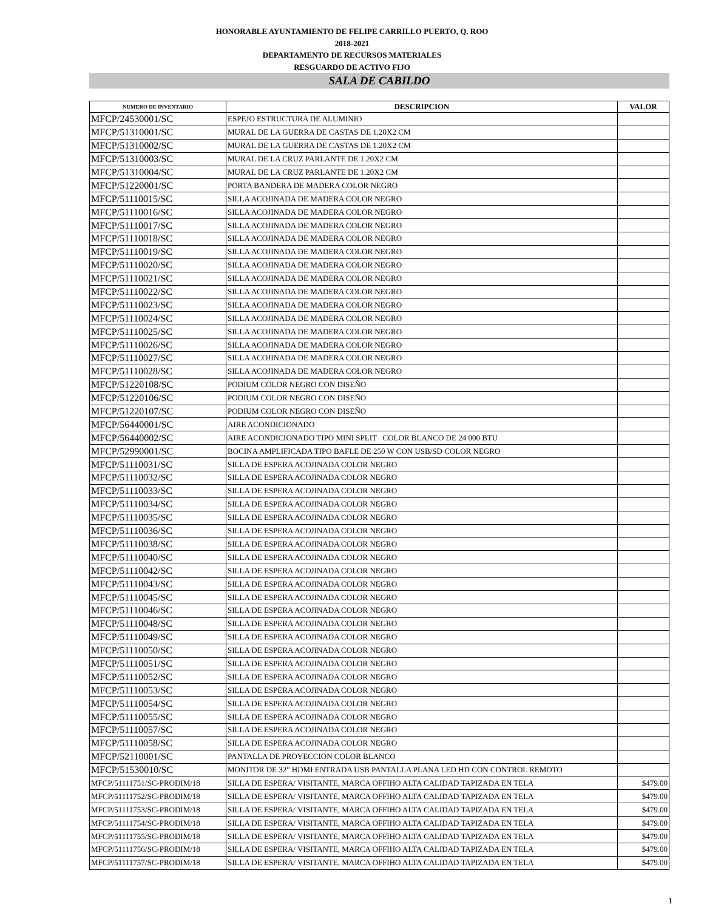HONORABLE AYUNTAMIENTO DE FELIPE CARRILLO PUERTO, Q. ROO
2018-2021
DEPARTAMENTO DE RECURSOS MATERIALES
RESGUARDO DE ACTIVO FIJO
SALA DE CABILDO
| NUMERO DE INVENTARIO | DESCRIPCION | VALOR |
| --- | --- | --- |
| MFCP/24530001/SC | ESPEJO ESTRUCTURA DE ALUMINIO | |
| MFCP/51310001/SC | MURAL DE LA GUERRA DE CASTAS DE 1.20X2 CM | |
| MFCP/51310002/SC | MURAL DE LA GUERRA DE CASTAS DE 1.20X2 CM | |
| MFCP/51310003/SC | MURAL DE LA CRUZ PARLANTE DE 1.20X2 CM | |
| MFCP/51310004/SC | MURAL DE LA CRUZ PARLANTE DE 1.20X2 CM | |
| MFCP/51220001/SC | PORTA BANDERA DE MADERA COLOR NEGRO | |
| MFCP/51110015/SC | SILLA ACOJINADA DE MADERA COLOR NEGRO | |
| MFCP/51110016/SC | SILLA ACOJINADA DE MADERA COLOR NEGRO | |
| MFCP/51110017/SC | SILLA ACOJINADA DE MADERA COLOR NEGRO | |
| MFCP/51110018/SC | SILLA ACOJINADA DE MADERA COLOR NEGRO | |
| MFCP/51110019/SC | SILLA ACOJINADA DE MADERA COLOR NEGRO | |
| MFCP/51110020/SC | SILLA ACOJINADA DE MADERA COLOR NEGRO | |
| MFCP/51110021/SC | SILLA ACOJINADA DE MADERA COLOR NEGRO | |
| MFCP/51110022/SC | SILLA ACOJINADA DE MADERA COLOR NEGRO | |
| MFCP/51110023/SC | SILLA ACOJINADA DE MADERA COLOR NEGRO | |
| MFCP/51110024/SC | SILLA ACOJINADA DE MADERA COLOR NEGRO | |
| MFCP/51110025/SC | SILLA ACOJINADA DE MADERA COLOR NEGRO | |
| MFCP/51110026/SC | SILLA ACOJINADA DE MADERA COLOR NEGRO | |
| MFCP/51110027/SC | SILLA ACOJINADA DE MADERA COLOR NEGRO | |
| MFCP/51110028/SC | SILLA ACOJINADA DE MADERA COLOR NEGRO | |
| MFCP/51220108/SC | PODIUM COLOR NEGRO CON DISEÑO | |
| MFCP/51220106/SC | PODIUM COLOR NEGRO CON DISEÑO | |
| MFCP/51220107/SC | PODIUM COLOR NEGRO CON DISEÑO | |
| MFCP/56440001/SC | AIRE ACONDICIONADO | |
| MFCP/56440002/SC | AIRE ACONDICIONADO TIPO MINI SPLIT COLOR BLANCO DE 24 000 BTU | |
| MFCP/52990001/SC | BOCINA AMPLIFICADA TIPO BAFLE DE 250 W CON USB/SD COLOR NEGRO | |
| MFCP/51110031/SC | SILLA DE ESPERA ACOJINADA COLOR NEGRO | |
| MFCP/51110032/SC | SILLA DE ESPERA ACOJINADA COLOR NEGRO | |
| MFCP/51110033/SC | SILLA DE ESPERA ACOJINADA COLOR NEGRO | |
| MFCP/51110034/SC | SILLA DE ESPERA ACOJINADA COLOR NEGRO | |
| MFCP/51110035/SC | SILLA DE ESPERA ACOJINADA COLOR NEGRO | |
| MFCP/51110036/SC | SILLA DE ESPERA ACOJINADA COLOR NEGRO | |
| MFCP/51110038/SC | SILLA DE ESPERA ACOJINADA COLOR NEGRO | |
| MFCP/51110040/SC | SILLA DE ESPERA ACOJINADA COLOR NEGRO | |
| MFCP/51110042/SC | SILLA DE ESPERA ACOJINADA COLOR NEGRO | |
| MFCP/51110043/SC | SILLA DE ESPERA ACOJINADA COLOR NEGRO | |
| MFCP/51110045/SC | SILLA DE ESPERA ACOJINADA COLOR NEGRO | |
| MFCP/51110046/SC | SILLA DE ESPERA ACOJINADA COLOR NEGRO | |
| MFCP/51110048/SC | SILLA DE ESPERA ACOJINADA COLOR NEGRO | |
| MFCP/51110049/SC | SILLA DE ESPERA ACOJINADA COLOR NEGRO | |
| MFCP/51110050/SC | SILLA DE ESPERA ACOJINADA COLOR NEGRO | |
| MFCP/51110051/SC | SILLA DE ESPERA ACOJINADA COLOR NEGRO | |
| MFCP/51110052/SC | SILLA DE ESPERA ACOJINADA COLOR NEGRO | |
| MFCP/51110053/SC | SILLA DE ESPERA ACOJINADA COLOR NEGRO | |
| MFCP/51110054/SC | SILLA DE ESPERA ACOJINADA COLOR NEGRO | |
| MFCP/51110055/SC | SILLA DE ESPERA ACOJINADA COLOR NEGRO | |
| MFCP/51110057/SC | SILLA DE ESPERA ACOJINADA COLOR NEGRO | |
| MFCP/51110058/SC | SILLA DE ESPERA ACOJINADA COLOR NEGRO | |
| MFCP/52110001/SC | PANTALLA DE PROYECCION COLOR BLANCO | |
| MFCP/51530010/SC | MONITOR DE 32" HDMI ENTRADA USB PANTALLA PLANA LED HD CON CONTROL REMOTO | |
| MFCP/51111751/SC-PRODIM/18 | SILLA DE ESPERA/ VISITANTE, MARCA OFFIHO ALTA CALIDAD TAPIZADA EN TELA | $479.00 |
| MFCP/51111752/SC-PRODIM/18 | SILLA DE ESPERA/ VISITANTE, MARCA OFFIHO ALTA CALIDAD TAPIZADA EN TELA | $479.00 |
| MFCP/51111753/SC-PRODIM/18 | SILLA DE ESPERA/ VISITANTE, MARCA OFFIHO ALTA CALIDAD TAPIZADA EN TELA | $479.00 |
| MFCP/51111754/SC-PRODIM/18 | SILLA DE ESPERA/ VISITANTE, MARCA OFFIHO ALTA CALIDAD TAPIZADA EN TELA | $479.00 |
| MFCP/51111755/SC-PRODIM/18 | SILLA DE ESPERA/ VISITANTE, MARCA OFFIHO ALTA CALIDAD TAPIZADA EN TELA | $479.00 |
| MFCP/51111756/SC-PRODIM/18 | SILLA DE ESPERA/ VISITANTE, MARCA OFFIHO ALTA CALIDAD TAPIZADA EN TELA | $479.00 |
| MFCP/51111757/SC-PRODIM/18 | SILLA DE ESPERA/ VISITANTE, MARCA OFFIHO ALTA CALIDAD TAPIZADA EN TELA | $479.00 |
1